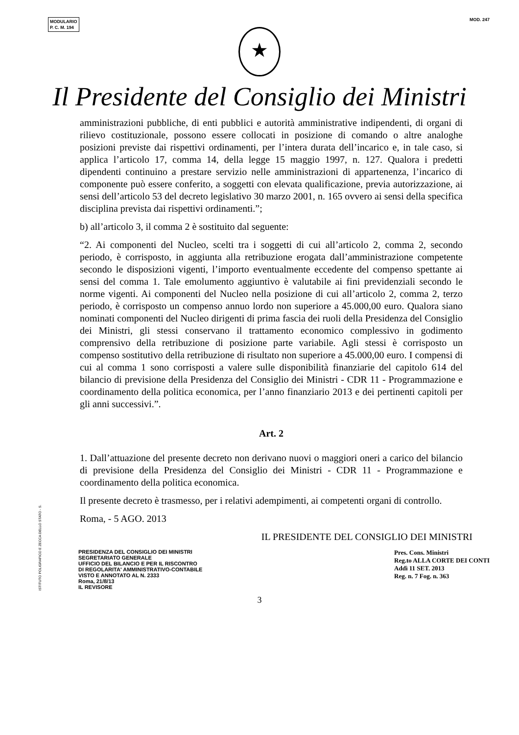MODULARIO
P. C. M. 194
MOD. 247
★
Il Presidente del Consiglio dei Ministri
amministrazioni pubbliche, di enti pubblici e autorità amministrative indipendenti, di organi di rilievo costituzionale, possono essere collocati in posizione di comando o altre analoghe posizioni previste dai rispettivi ordinamenti, per l’intera durata dell’incarico e, in tale caso, si applica l’articolo 17, comma 14, della legge 15 maggio 1997, n. 127. Qualora i predetti dipendenti continuino a prestare servizio nelle amministrazioni di appartenenza, l’incarico di componente può essere conferito, a soggetti con elevata qualificazione, previa autorizzazione, ai sensi dell’articolo 53 del decreto legislativo 30 marzo 2001, n. 165 ovvero ai sensi della specifica disciplina prevista dai rispettivi ordinamenti.”;
b) all’articolo 3, il comma 2 è sostituito dal seguente:
“2. Ai componenti del Nucleo, scelti tra i soggetti di cui all’articolo 2, comma 2, secondo periodo, è corrisposto, in aggiunta alla retribuzione erogata dall’amministrazione competente secondo le disposizioni vigenti, l’importo eventualmente eccedente del compenso spettante ai sensi del comma 1. Tale emolumento aggiuntivo è valutabile ai fini previdenziali secondo le norme vigenti. Ai componenti del Nucleo nella posizione di cui all’articolo 2, comma 2, terzo periodo, è corrisposto un compenso annuo lordo non superiore a 45.000,00 euro. Qualora siano nominati componenti del Nucleo dirigenti di prima fascia dei ruoli della Presidenza del Consiglio dei Ministri, gli stessi conservano il trattamento economico complessivo in godimento comprensivo della retribuzione di posizione parte variabile. Agli stessi è corrisposto un compenso sostitutivo della retribuzione di risultato non superiore a 45.000,00 euro. I compensi di cui al comma 1 sono corrisposti a valere sulle disponibilità finanziarie del capitolo 614 del bilancio di previsione della Presidenza del Consiglio dei Ministri - CDR 11 - Programmazione e coordinamento della politica economica, per l’anno finanziario 2013 e dei pertinenti capitoli per gli anni successivi.”.
Art. 2
1. Dall’attuazione del presente decreto non derivano nuovi o maggiori oneri a carico del bilancio di previsione della Presidenza del Consiglio dei Ministri - CDR 11 - Programmazione e coordinamento della politica economica.
Il presente decreto è trasmesso, per i relativi adempimenti, ai competenti organi di controllo.
Roma, - 5 AGO. 2013
IL PRESIDENTE DEL CONSIGLIO DEI MINISTRI
ISTITUTO POLIGRAFICO E ZECCA DELLO STATO - S.
PRESIDENZA DEL CONSIGLIO DEI MINISTRI
SEGRETARIATO GENERALE
UFFICIO DEL BILANCIO E PER IL RISCONTRO
DI REGOLARITA' AMMINISTRATIVO-CONTABILE
VISTO E ANNOTATO AL N. 2333
Roma, 21/8/13
IL REVISORE
Pres. Cons. Ministri
Reg.to ALLA CORTE DEI CONTI
Addì 11 SET. 2013
Reg. n. 7 Fog. n. 363
3